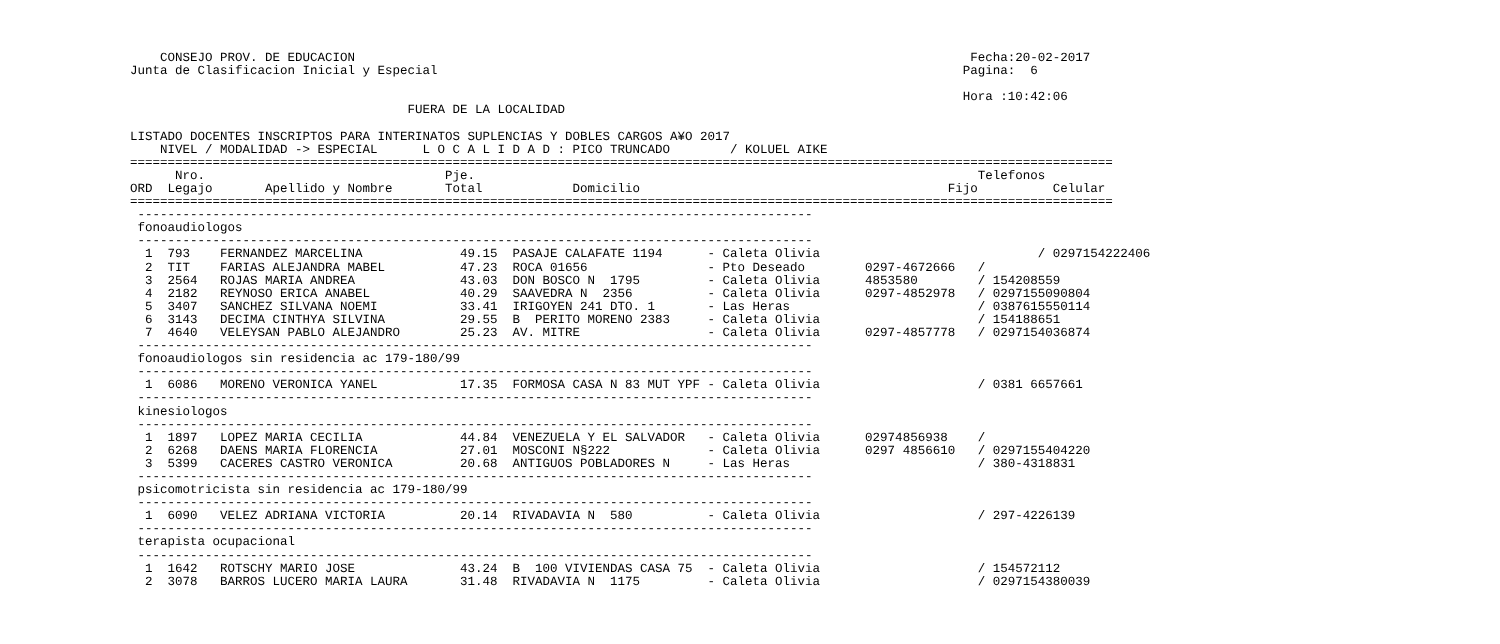CONSEJO PROV. DE EDUCACION                                                                                  Fecha:20-02-2017
Junta de Clasificacion Inicial y Especial                                                                      Pagina:  6

                                                                                                               Hora :10:42:06
                                     FUERA DE LA LOCALIDAD

LISTADO DOCENTES INSCRIPTOS PARA INTERINATOS SUPLENCIAS Y DOBLES CARGOS A¥O 2017
    NIVEL / MODALIDAD -> ESPECIAL      L O C A L I D A D : PICO TRUNCADO        / KOLUEL AIKE
===================================================================================================================================
      Nro.                                Pje.                                                                   Telefonos
ORD  Legajo       Apellido y Nombre       Total            Domicilio                                         Fijo          Celular
===================================================================================================================================
 ------------------------------------------------------------------------------------------
 fonoaudiologos
 ------------------------------------------------------------------------------------------
  1  793    FERNANDEZ MARCELINA             49.15  PASAJE CALAFATE 1194      - Caleta Olivia                             / 0297154222406
  2  TIT    FARIAS ALEJANDRA MABEL          47.23  ROCA 01656                - Pto Deseado        0297-4672666   /
  3  2564   ROJAS MARIA ANDREA              43.03  DON BOSCO N  1795         - Caleta Olivia      4853580        / 154208559
  4  2182   REYNOSO ERICA ANABEL            40.29  SAAVEDRA N  2356          - Caleta Olivia      0297-4852978   / 0297155090804
  5  3407   SANCHEZ SILVANA NOEMI           33.41  IRIGOYEN 241 DTO. 1       - Las Heras                         / 0387615550114
  6  3143   DECIMA CINTHYA SILVINA          29.55  B  PERITO MORENO 2383     - Caleta Olivia                     / 154188651
  7  4640   VELEYSAN PABLO ALEJANDRO        25.23  AV. MITRE                 - Caleta Olivia      0297-4857778   / 0297154036874
 ------------------------------------------------------------------------------------------
 fonoaudiologos sin residencia ac 179-180/99
 ------------------------------------------------------------------------------------------
  1  6086   MORENO VERONICA YANEL           17.35  FORMOSA CASA N 83 MUT YPF - Caleta Olivia                     / 0381 6657661
 ------------------------------------------------------------------------------------------
 kinesiologos
 ------------------------------------------------------------------------------------------
  1  1897   LOPEZ MARIA CECILIA             44.84  VENEZUELA Y EL SALVADOR   - Caleta Olivia      02974856938    /
  2  6268   DAENS MARIA FLORENCIA           27.01  MOSCONI N§222             - Caleta Olivia      0297 4856610   / 0297155404220
  3  5399   CACERES CASTRO VERONICA         20.68  ANTIGUOS POBLADORES N     - Las Heras                         / 380-4318831
 ------------------------------------------------------------------------------------------
 psicomotricista sin residencia ac 179-180/99
 ------------------------------------------------------------------------------------------
  1  6090   VELEZ ADRIANA VICTORIA          20.14  RIVADAVIA N  580          - Caleta Olivia                     / 297-4226139
 ------------------------------------------------------------------------------------------
 terapista ocupacional
 ------------------------------------------------------------------------------------------
  1  1642   ROTSCHY MARIO JOSE              43.24  B  100 VIVIENDAS CASA 75  - Caleta Olivia                     / 154572112
  2  3078   BARROS LUCERO MARIA LAURA       31.48  RIVADAVIA N  1175         - Caleta Olivia                     / 0297154380039